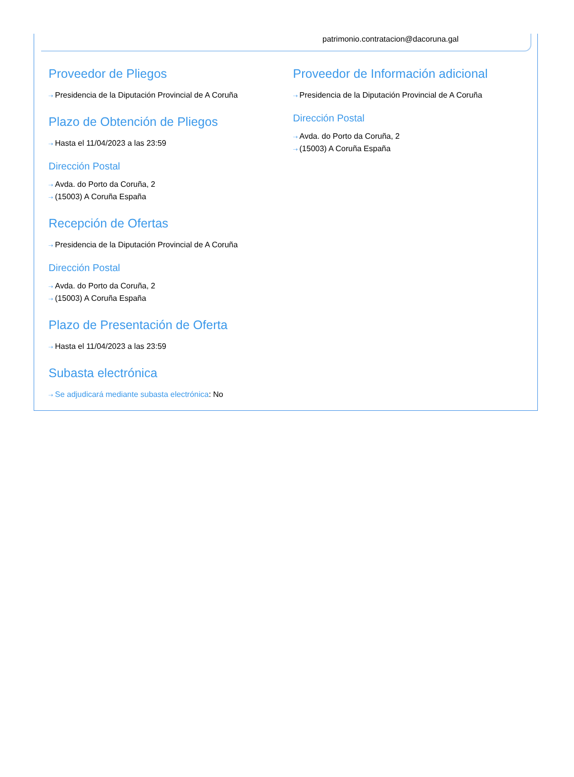patrimonio.contratacion@dacoruna.gal
Proveedor de Pliegos
⇢ Presidencia de la Diputación Provincial de A Coruña
Plazo de Obtención de Pliegos
⇢ Hasta el 11/04/2023 a las 23:59
Dirección Postal
⇢ Avda. do Porto da Coruña, 2
⇢ (15003) A Coruña España
Recepción de Ofertas
⇢ Presidencia de la Diputación Provincial de A Coruña
Dirección Postal
⇢ Avda. do Porto da Coruña, 2
⇢ (15003) A Coruña España
Plazo de Presentación de Oferta
⇢ Hasta el 11/04/2023 a las 23:59
Subasta electrónica
⇢ Se adjudicará mediante subasta electrónica: No
Proveedor de Información adicional
⇢ Presidencia de la Diputación Provincial de A Coruña
Dirección Postal
⇢ Avda. do Porto da Coruña, 2
⇢ (15003) A Coruña España